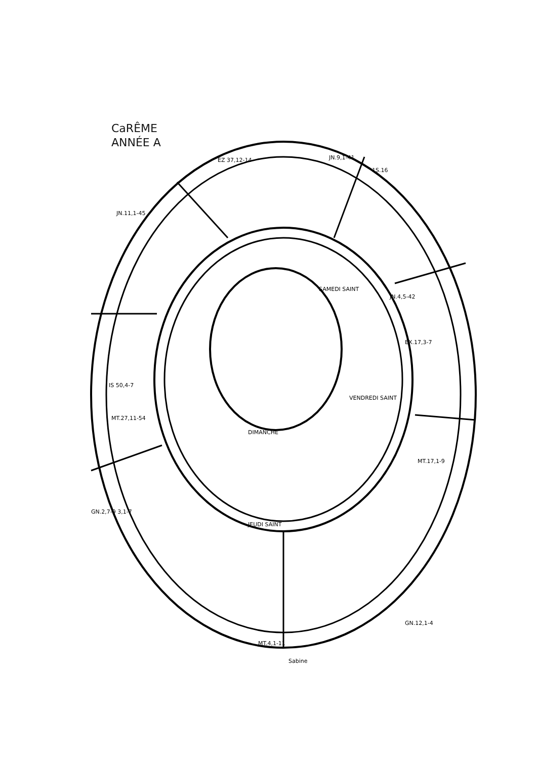CaRÊME
ANNÉE A
JN.9,1-41
1S.16
EZ 37,12-14
JN.11,1-45
SAMEDI SAINT
JN.4,5-42
EX.17,3-7
IS 50,4-7
MT.27,11-54
VENDREDI SAINT
DIMANCHE
MT.17,1-9
JEUDI SAINT
GN.2,7-9 3,1-7
GN.12,1-4
MT.4,1-11
Sabine